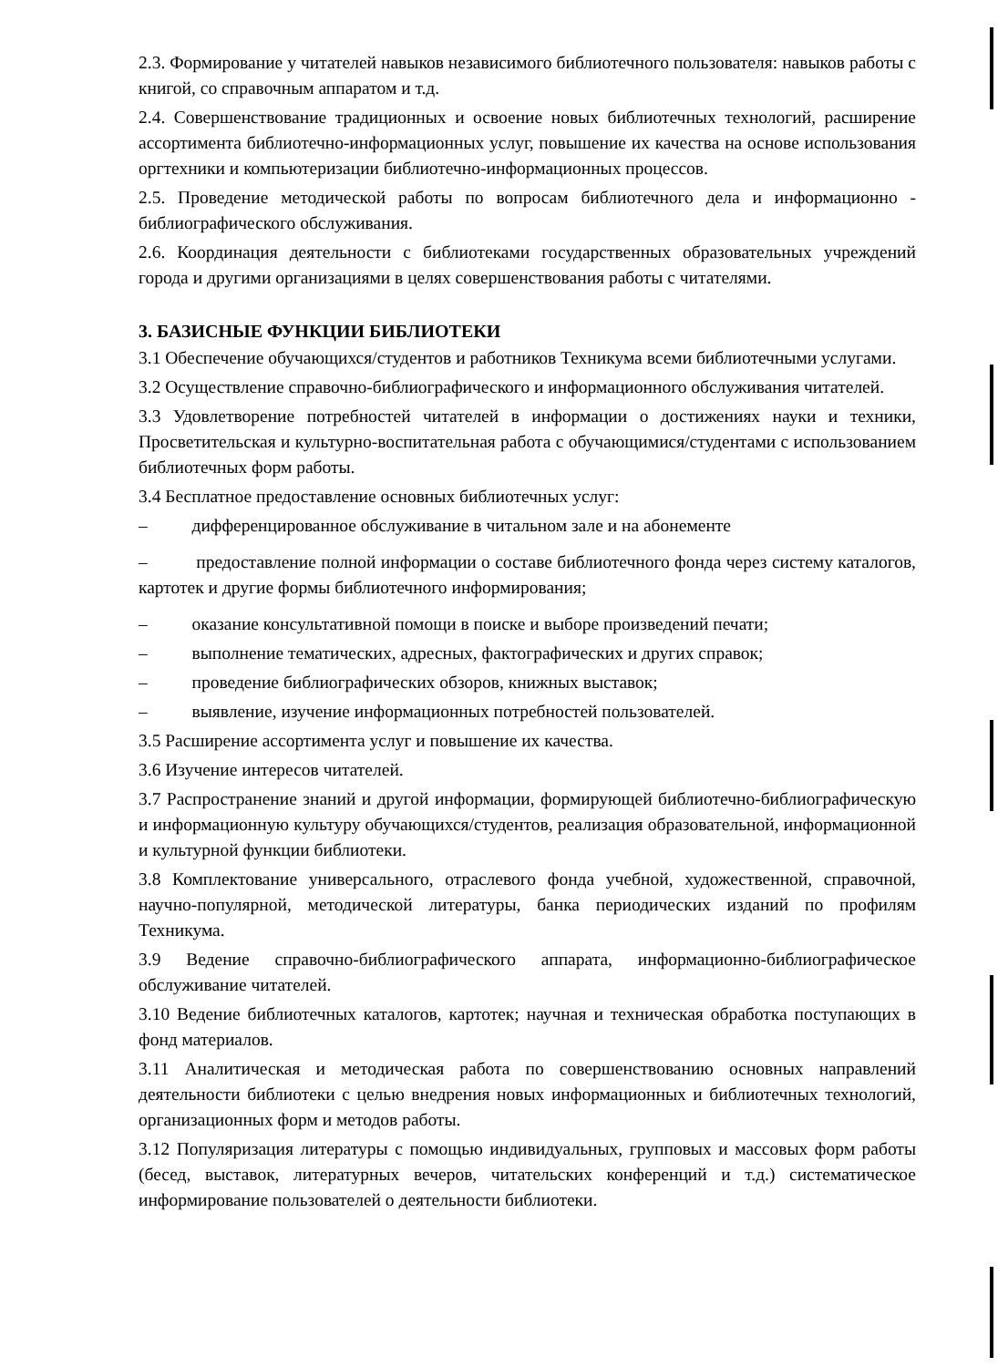2.3. Формирование у читателей навыков независимого библиотечного пользователя: навыков работы с книгой, со справочным аппаратом и т.д.
2.4. Совершенствование традиционных и освоение новых библиотечных технологий, расширение ассортимента библиотечно-информационных услуг, повышение их качества на основе использования оргтехники и компьютеризации библиотечно-информационных процессов.
2.5. Проведение методической работы по вопросам библиотечного дела и информационно - библиографического обслуживания.
2.6. Координация деятельности с библиотеками государственных образовательных учреждений города и другими организациями в целях совершенствования работы с читателями.
3. БАЗИСНЫЕ ФУНКЦИИ БИБЛИОТЕКИ
3.1 Обеспечение обучающихся/студентов и работников Техникума всеми библиотечными услугами.
3.2 Осуществление справочно-библиографического и информационного обслуживания читателей.
3.3 Удовлетворение потребностей читателей в информации о достижениях науки и техники, Просветительская и культурно-воспитательная работа с обучающимися/студентами с использованием библиотечных форм работы.
3.4 Бесплатное предоставление основных библиотечных услуг:
– дифференцированное обслуживание в читальном зале и на абонементе
– предоставление полной информации о составе библиотечного фонда через систему каталогов, картотек и другие формы библиотечного информирования;
– оказание консультативной помощи в поиске и выборе произведений печати;
– выполнение тематических, адресных, фактографических и других справок;
– проведение библиографических обзоров, книжных выставок;
– выявление, изучение информационных потребностей пользователей.
3.5 Расширение ассортимента услуг и повышение их качества.
3.6 Изучение интересов читателей.
3.7 Распространение знаний и другой информации, формирующей библиотечно-библиографическую и информационную культуру обучающихся/студентов, реализация образовательной, информационной и культурной функции библиотеки.
3.8 Комплектование универсального, отраслевого фонда учебной, художественной, справочной, научно-популярной, методической литературы, банка периодических изданий по профилям Техникума.
3.9 Ведение справочно-библиографического аппарата, информационно-библиографическое обслуживание читателей.
3.10 Ведение библиотечных каталогов, картотек; научная и техническая обработка поступающих в фонд материалов.
3.11 Аналитическая и методическая работа по совершенствованию основных направлений деятельности библиотеки с целью внедрения новых информационных и библиотечных технологий, организационных форм и методов работы.
3.12 Популяризация литературы с помощью индивидуальных, групповых и массовых форм работы (бесед, выставок, литературных вечеров, читательских конференций и т.д.) систематическое информирование пользователей о деятельности библиотеки.